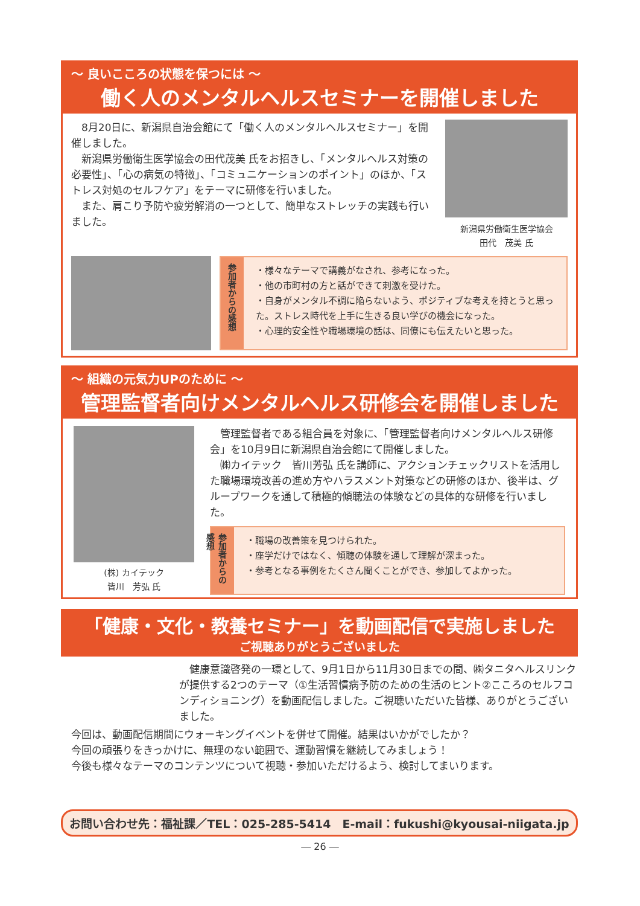～ 良いこころの状態を保つには ～
働く人のメンタルヘルスセミナーを開催しました
　8月20日に、新潟県自治会館にて「働く人のメンタルヘルスセミナー」を開催しました。
　新潟県労働衛生医学協会の田代茂美 氏をお招きし、「メンタルヘルス対策の必要性」、「心の病気の特徴」、「コミュニケーションのポイント」のほか、「ストレス対処のセルフケア」をテーマに研修を行いました。
　また、肩こり予防や疲労解消の一つとして、簡単なストレッチの実践も行いました。
新潟県労働衛生医学協会
田代　茂美 氏
参加者からの感想
・様々なテーマで講義がなされ、参考になった。
・他の市町村の方と話ができて刺激を受けた。
・自身がメンタル不調に陥らないよう、ポジティブな考えを持とうと思った。ストレス時代を上手に生きる良い学びの機会になった。
・心理的安全性や職場環境の話は、同僚にも伝えたいと思った。
～ 組織の元気力UPのために ～
管理監督者向けメンタルヘルス研修会を開催しました
(株) カイテック
皆川　芳弘 氏
　管理監督者である組合員を対象に、「管理監督者向けメンタルヘルス研修会」を10月9日に新潟県自治会館にて開催しました。
　㈱カイテック　皆川芳弘 氏を講師に、アクションチェックリストを活用した職場環境改善の進め方やハラスメント対策などの研修のほか、後半は、グループワークを通して積極的傾聴法の体験などの具体的な研修を行いました。
参加者からの感想
・職場の改善策を見つけられた。
・座学だけではなく、傾聴の体験を通して理解が深まった。
・参考となる事例をたくさん聞くことができ、参加してよかった。
「健康・文化・教養セミナー」を動画配信で実施しました
ご視聴ありがとうございました
　健康意識啓発の一環として、9月1日から11月30日までの間、㈱タニタヘルスリンクが提供する2つのテーマ（①生活習慣病予防のための生活のヒント②こころのセルフコンディショニング）を動画配信しました。ご視聴いただいた皆様、ありがとうございました。
　今回は、動画配信期間にウォーキングイベントを併せて開催。結果はいかがでしたか？
　今回の頑張りをきっかけに、無理のない範囲で、運動習慣を継続してみましょう！
　今後も様々なテーマのコンテンツについて視聴・参加いただけるよう、検討してまいります。
お問い合わせ先：福祉課／TEL：025-285-5414　E-mail：fukushi@kyousai-niigata.jp
― 26 ―